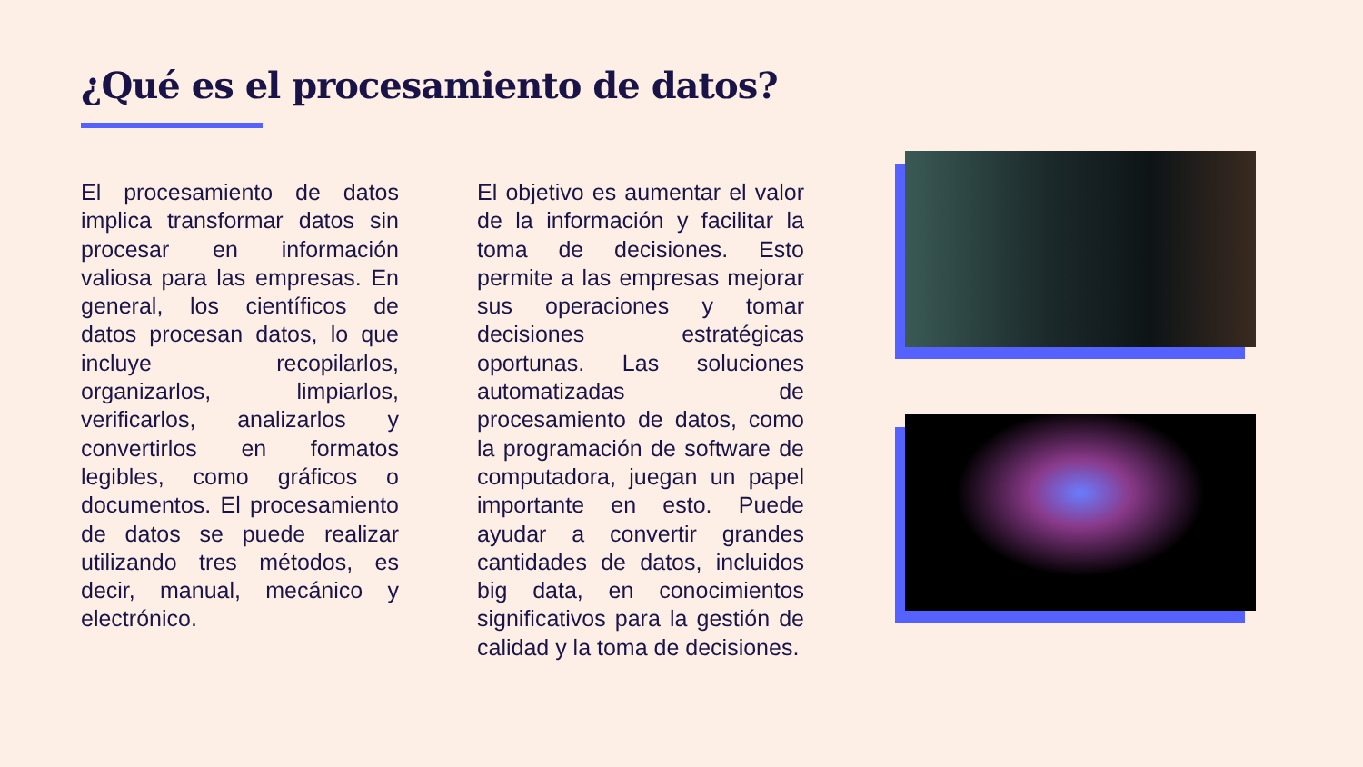¿Qué es el procesamiento de datos?
El procesamiento de datos implica transformar datos sin procesar en información valiosa para las empresas. En general, los científicos de datos procesan datos, lo que incluye recopilarlos, organizarlos, limpiarlos, verificarlos, analizarlos y convertirlos en formatos legibles, como gráficos o documentos. El procesamiento de datos se puede realizar utilizando tres métodos, es decir, manual, mecánico y electrónico.
El objetivo es aumentar el valor de la información y facilitar la toma de decisiones. Esto permite a las empresas mejorar sus operaciones y tomar decisiones estratégicas oportunas. Las soluciones automatizadas de procesamiento de datos, como la programación de software de computadora, juegan un papel importante en esto. Puede ayudar a convertir grandes cantidades de datos, incluidos big data, en conocimientos significativos para la gestión de calidad y la toma de decisiones.